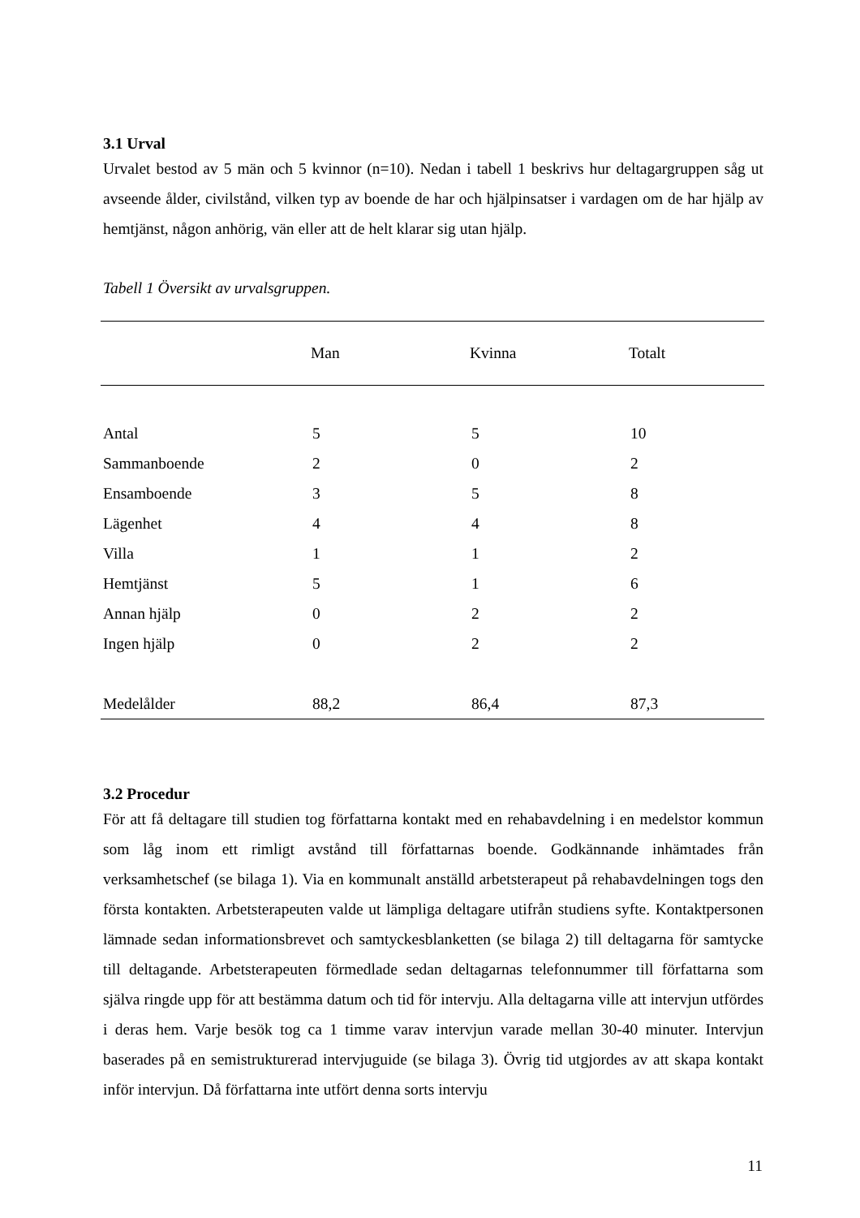3.1 Urval
Urvalet bestod av 5 män och 5 kvinnor (n=10). Nedan i tabell 1 beskrivs hur deltagargruppen såg ut avseende ålder, civilstånd, vilken typ av boende de har och hjälpinsatser i vardagen om de har hjälp av hemtjänst, någon anhörig, vän eller att de helt klarar sig utan hjälp.
Tabell 1 Översikt av urvalsgruppen.
| | Man | Kvinna | Totalt |
| --- | --- | --- | --- |
| Antal | 5 | 5 | 10 |
| Sammanboende | 2 | 0 | 2 |
| Ensamboende | 3 | 5 | 8 |
| Lägenhet | 4 | 4 | 8 |
| Villa | 1 | 1 | 2 |
| Hemtjänst | 5 | 1 | 6 |
| Annan hjälp | 0 | 2 | 2 |
| Ingen hjälp | 0 | 2 | 2 |
| Medelålder | 88,2 | 86,4 | 87,3 |
3.2 Procedur
För att få deltagare till studien tog författarna kontakt med en rehabavdelning i en medelstor kommun som låg inom ett rimligt avstånd till författarnas boende. Godkännande inhämtades från verksamhetschef (se bilaga 1). Via en kommunalt anställd arbetsterapeut på rehabavdelningen togs den första kontakten. Arbetsterapeuten valde ut lämpliga deltagare utifrån studiens syfte. Kontaktpersonen lämnade sedan informationsbrevet och samtyckesblanketten (se bilaga 2) till deltagarna för samtycke till deltagande. Arbetsterapeuten förmedlade sedan deltagarnas telefonnummer till författarna som själva ringde upp för att bestämma datum och tid för intervju. Alla deltagarna ville att intervjun utfördes i deras hem. Varje besök tog ca 1 timme varav intervjun varade mellan 30-40 minuter. Intervjun baserades på en semistrukturerad intervjuguide (se bilaga 3). Övrig tid utgjordes av att skapa kontakt inför intervjun. Då författarna inte utfört denna sorts intervju
11